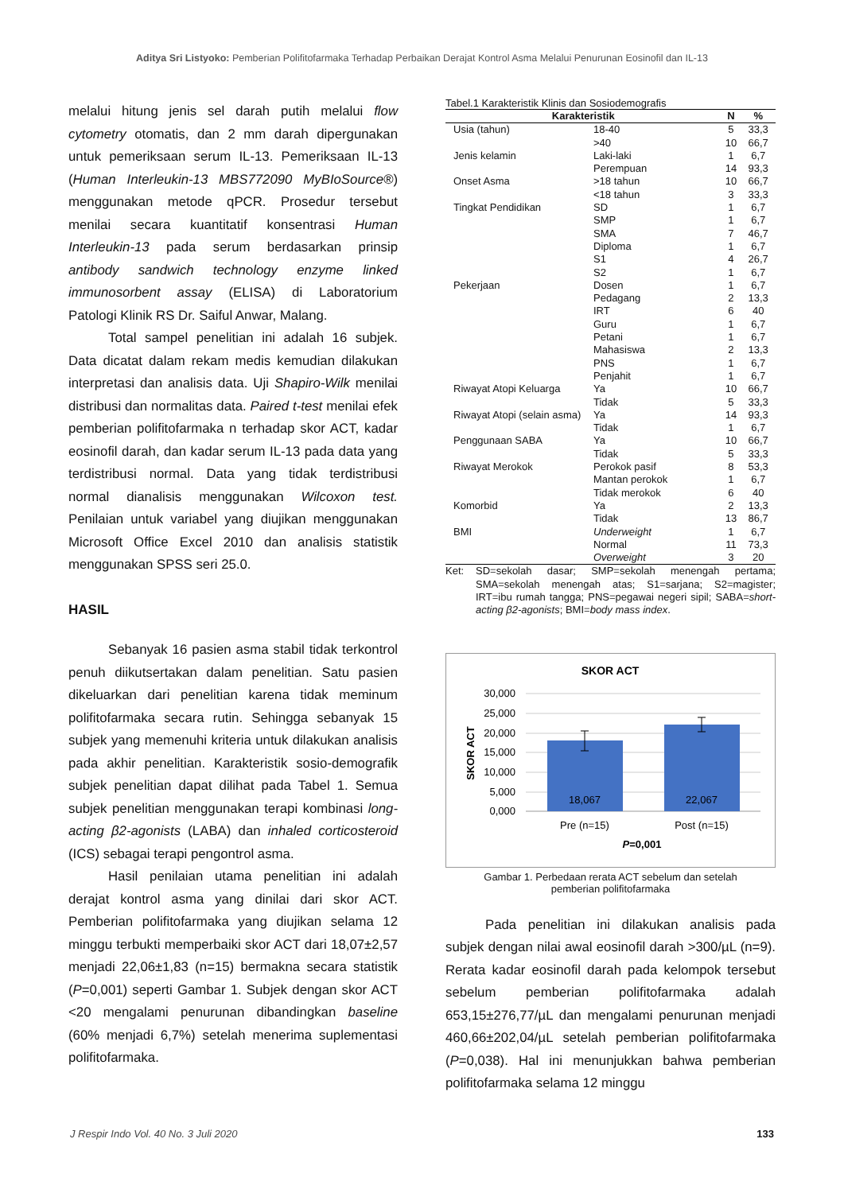Aditya Sri Listyoko: Pemberian Polifitofarmaka Terhadap Perbaikan Derajat Kontrol Asma Melalui Penurunan Eosinofil dan IL-13
melalui hitung jenis sel darah putih melalui flow cytometry otomatis, dan 2 mm darah dipergunakan untuk pemeriksaan serum IL-13. Pemeriksaan IL-13 (Human Interleukin-13 MBS772090 MyBIoSource®) menggunakan metode qPCR. Prosedur tersebut menilai secara kuantitatif konsentrasi Human Interleukin-13 pada serum berdasarkan prinsip antibody sandwich technology enzyme linked immunosorbent assay (ELISA) di Laboratorium Patologi Klinik RS Dr. Saiful Anwar, Malang.
Total sampel penelitian ini adalah 16 subjek. Data dicatat dalam rekam medis kemudian dilakukan interpretasi dan analisis data. Uji Shapiro-Wilk menilai distribusi dan normalitas data. Paired t-test menilai efek pemberian polifitofarmaka n terhadap skor ACT, kadar eosinofil darah, dan kadar serum IL-13 pada data yang terdistribusi normal. Data yang tidak terdistribusi normal dianalisis menggunakan Wilcoxon test. Penilaian untuk variabel yang diujikan menggunakan Microsoft Office Excel 2010 dan analisis statistik menggunakan SPSS seri 25.0.
HASIL
Sebanyak 16 pasien asma stabil tidak terkontrol penuh diikutsertakan dalam penelitian. Satu pasien dikeluarkan dari penelitian karena tidak meminum polifitofarmaka secara rutin. Sehingga sebanyak 15 subjek yang memenuhi kriteria untuk dilakukan analisis pada akhir penelitian. Karakteristik sosio-demografik subjek penelitian dapat dilihat pada Tabel 1. Semua subjek penelitian menggunakan terapi kombinasi long-acting β2-agonists (LABA) dan inhaled corticosteroid (ICS) sebagai terapi pengontrol asma.
Hasil penilaian utama penelitian ini adalah derajat kontrol asma yang dinilai dari skor ACT. Pemberian polifitofarmaka yang diujikan selama 12 minggu terbukti memperbaiki skor ACT dari 18,07±2,57 menjadi 22,06±1,83 (n=15) bermakna secara statistik (P=0,001) seperti Gambar 1. Subjek dengan skor ACT <20 mengalami penurunan dibandingkan baseline (60% menjadi 6,7%) setelah menerima suplementasi polifitofarmaka.
Tabel.1 Karakteristik Klinis dan Sosiodemografis
| Karakteristik | | N | % |
| --- | --- | --- | --- |
| Usia (tahun) | 18-40 | 5 | 33,3 |
| | >40 | 10 | 66,7 |
| Jenis kelamin | Laki-laki | 1 | 6,7 |
| | Perempuan | 14 | 93,3 |
| Onset Asma | >18 tahun | 10 | 66,7 |
| | <18 tahun | 3 | 33,3 |
| Tingkat Pendidikan | SD | 1 | 6,7 |
| | SMP | 1 | 6,7 |
| | SMA | 7 | 46,7 |
| | Diploma | 1 | 6,7 |
| | S1 | 4 | 26,7 |
| | S2 | 1 | 6,7 |
| Pekerjaan | Dosen | 1 | 6,7 |
| | Pedagang | 2 | 13,3 |
| | IRT | 6 | 40 |
| | Guru | 1 | 6,7 |
| | Petani | 1 | 6,7 |
| | Mahasiswa | 2 | 13,3 |
| | PNS | 1 | 6,7 |
| | Penjahit | 1 | 6,7 |
| Riwayat Atopi Keluarga | Ya | 10 | 66,7 |
| | Tidak | 5 | 33,3 |
| Riwayat Atopi (selain asma) | Ya | 14 | 93,3 |
| | Tidak | 1 | 6,7 |
| Penggunaan SABA | Ya | 10 | 66,7 |
| | Tidak | 5 | 33,3 |
| Riwayat Merokok | Perokok pasif | 8 | 53,3 |
| | Mantan perokok | 1 | 6,7 |
| | Tidak merokok | 6 | 40 |
| Komorbid | Ya | 2 | 13,3 |
| | Tidak | 13 | 86,7 |
| BMI | Underweight | 1 | 6,7 |
| | Normal | 11 | 73,3 |
| | Overweight | 3 | 20 |
Ket: SD=sekolah dasar; SMP=sekolah menengah pertama; SMA=sekolah menengah atas; S1=sarjana; S2=magister; IRT=ibu rumah tangga; PNS=pegawai negeri sipil; SABA=short-acting β2-agonists; BMI=body mass index.
SKOR ACT
30,000
25,000
20,000
15,000
10,000
5,000
0,000
SKOR ACT
18,067
22,067
Pre (n=15)
Post (n=15)
P=0,001
Gambar 1. Perbedaan rerata ACT sebelum dan setelah
pemberian polifitofarmaka
Pada penelitian ini dilakukan analisis pada subjek dengan nilai awal eosinofil darah >300/µL (n=9). Rerata kadar eosinofil darah pada kelompok tersebut sebelum pemberian polifitofarmaka adalah 653,15±276,77/µL dan mengalami penurunan menjadi 460,66±202,04/µL setelah pemberian polifitofarmaka (P=0,038). Hal ini menunjukkan bahwa pemberian polifitofarmaka selama 12 minggu
J Respir Indo Vol. 40 No. 3 Juli 2020 133